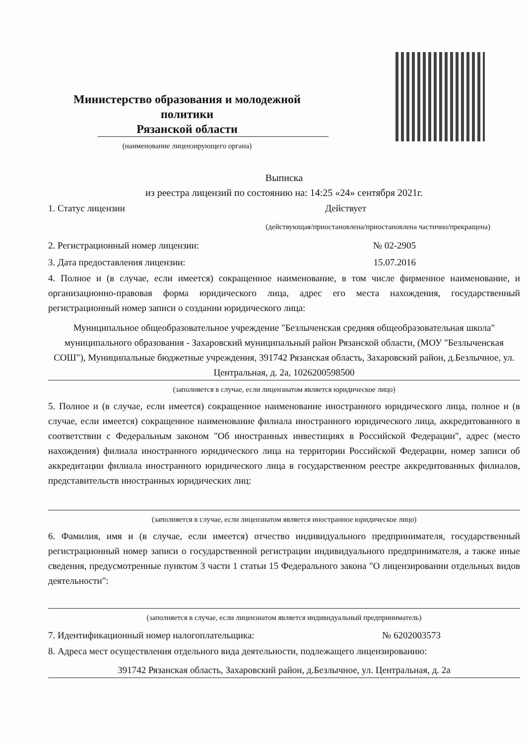Министерство образования и молодежной политики
Рязанской области
(наименование лицензирующего органа)
Выписка
из реестра лицензий по состоянию на: 14:25 «24» сентября 2021г.
1. Статус лицензии Действует
(действующая/приостановлена/приостановлена частично/прекращена)
2. Регистрационный номер лицензии: № 02-2905
3. Дата предоставления лицензии: 15.07.2016
4. Полное и (в случае, если имеется) сокращенное наименование, в том числе фирменное наименование, и организационно-правовая форма юридического лица, адрес его места нахождения, государственный регистрационный номер записи о создании юридического лица:
Муниципальное общеобразовательное учреждение "Безлыченская средняя общеобразовательная школа" муниципального образования - Захаровский муниципальный район Рязанской области, (МОУ "Безлыченская СОШ"), Муниципальные бюджетные учреждения, 391742 Рязанская область, Захаровский район, д.Безлычное, ул. Центральная, д. 2а, 1026200598500
(заполняется в случае, если лицензиатом является юридическое лицо)
5. Полное и (в случае, если имеется) сокращенное наименование иностранного юридического лица, полное и (в случае, если имеется) сокращенное наименование филиала иностранного юридического лица, аккредитованного в соответствии с Федеральным законом "Об иностранных инвестициях в Российской Федерации", адрес (место нахождения) филиала иностранного юридического лица на территории Российской Федерации, номер записи об аккредитации филиала иностранного юридического лица в государственном реестре аккредитованных филиалов, представительств иностранных юридических лиц:
(заполняется в случае, если лицензиатом является иностранное юридическое лицо)
6. Фамилия, имя и (в случае, если имеется) отчество индивидуального предпринимателя, государственный регистрационный номер записи о государственной регистрации индивидуального предпринимателя, а также иные сведения, предусмотренные пунктом 3 части 1 статьи 15 Федерального закона "О лицензировании отдельных видов деятельности":
(заполняется в случае, если лицензиатом является индивидуальный предприниматель)
7. Идентификационный номер налогоплательщика: № 6202003573
8. Адреса мест осуществления отдельного вида деятельности, подлежащего лицензированию:
391742 Рязанская область, Захаровский район, д.Безлычное, ул. Центральная, д. 2а